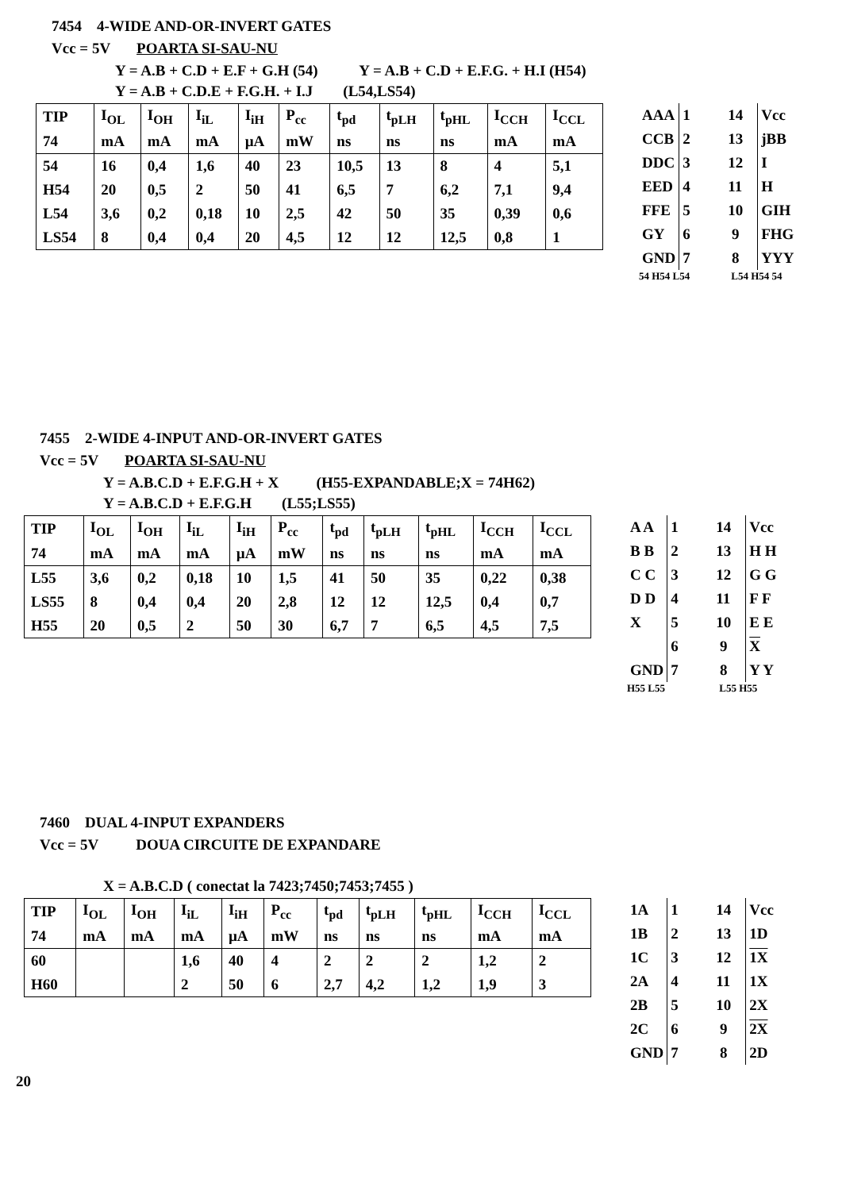7454 4-WIDE AND-OR-INVERT GATES
Vcc = 5V POARTA SI-SAU-NU
Y = A.B + C.D + E.F + G.H (54) Y = A.B + C.D + E.F.G. + H.I (H54)
Y = A.B + C.D.E + F.G.H. + I.J (L54,LS54)
| TIP | I<sub>OL</sub> | I<sub>OH</sub> | I<sub>iL</sub> | I<sub>iH</sub> | P<sub>cc</sub> | t<sub>pd</sub> | t<sub>pLH</sub> | t<sub>pHL</sub> | I<sub>CCH</sub> | I<sub>CCL</sub> |
| 74 | mA | mA | mA | µA | mW | ns | ns | ns | mA | mA |
| 54 | 16 | 0,4 | 1,6 | 40 | 23 | 10,5 | 13 | 8 | 4 | 5,1 |
| H54 | 20 | 0,5 | 2 | 50 | 41 | 6,5 | 7 | 6,2 | 7,1 | 9,4 |
| L54 | 3,6 | 0,2 | 0,18 | 10 | 2,5 | 42 | 50 | 35 | 0,39 | 0,6 |
| LS54 | 8 | 0,4 | 0,4 | 20 | 4,5 | 12 | 12 | 12,5 | 0,8 | 1 |
| AAA | 1 14 | Vcc |
| CCB | 2 13 | jBB |
| DDC | 3 12 | I |
| EED | 4 11 | H |
| FFE | 5 10 | GIH |
| GY | 6 9 | FHG |
| GND | 7 8 | YYY |
54 H54 L54 L54 H54 54
7455 2-WIDE 4-INPUT AND-OR-INVERT GATES
Vcc = 5V POARTA SI-SAU-NU
Y = A.B.C.D + E.F.G.H + X (H55-EXPANDABLE;X = 74H62)
Y = A.B.C.D + E.F.G.H (L55;LS55)
| TIP | I<sub>OL</sub> | I<sub>OH</sub> | I<sub>iL</sub> | I<sub>iH</sub> | P<sub>cc</sub> | t<sub>pd</sub> | t<sub>pLH</sub> | t<sub>pHL</sub> | I<sub>CCH</sub> | I<sub>CCL</sub> |
| 74 | mA | mA | mA | µA | mW | ns | ns | ns | mA | mA |
| L55 | 3,6 | 0,2 | 0,18 | 10 | 1,5 | 41 | 50 | 35 | 0,22 | 0,38 |
| LS55 | 8 | 0,4 | 0,4 | 20 | 2,8 | 12 | 12 | 12,5 | 0,4 | 0,7 |
| H55 | 20 | 0,5 | 2 | 50 | 30 | 6,7 | 7 | 6,5 | 4,5 | 7,5 |
| A A | 1 14 | Vcc |
| B B | 2 13 | H H |
| C C | 3 12 | G G |
| D D | 4 11 | F F |
| X | 5 10 | E E |
| | 6 9 | X |
| GND | 7 8 | Y Y |
H55 L55 L55 H55
7460 DUAL 4-INPUT EXPANDERS
Vcc = 5V DOUA CIRCUITE DE EXPANDARE
X = A.B.C.D ( conectat la 7423;7450;7453;7455 )
| TIP | I<sub>OL</sub> | I<sub>OH</sub> | I<sub>iL</sub> | I<sub>iH</sub> | P<sub>cc</sub> | t<sub>pd</sub> | t<sub>pLH</sub> | t<sub>pHL</sub> | I<sub>CCH</sub> | I<sub>CCL</sub> |
| 74 | mA | mA | mA | µA | mW | ns | ns | ns | mA | mA |
| 60 | | | 1,6 | 40 | 4 | 2 | 2 | 2 | 1,2 | 2 |
| H60 | | | 2 | 50 | 6 | 2,7 | 4,2 | 1,2 | 1,9 | 3 |
| 1A | 1 14 | Vcc |
| 1B | 2 13 | 1D |
| 1C | 3 12 | 1X |
| 2A | 4 11 | 1X |
| 2B | 5 10 | 2X |
| 2C | 6 9 | 2X |
| GND | 7 8 | 2D |
20